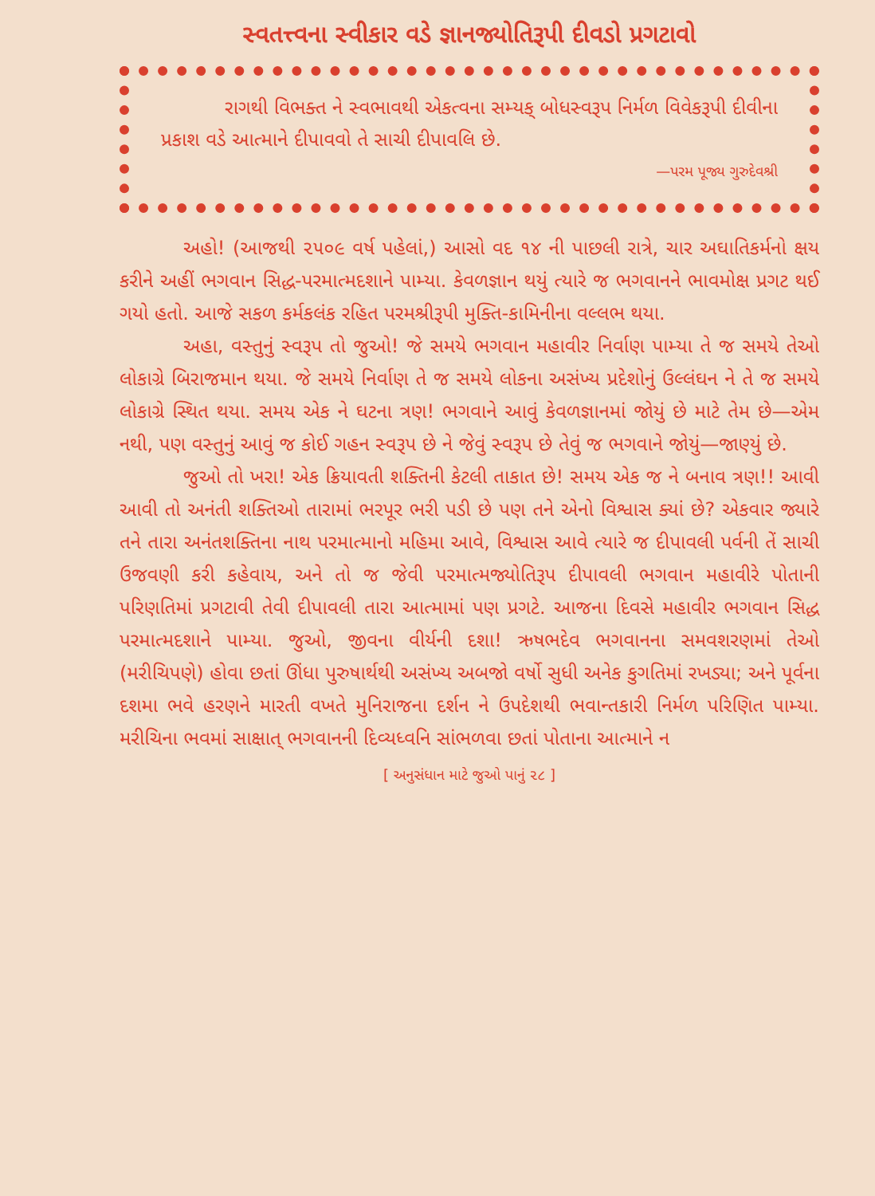સ્વતત્ત્વના સ્વીકાર વડે જ્ઞાનજ્યોતિરૂપી દીવડો પ્રગટાવો
રાગથી વિભક્ત ને સ્વભાવથી એકત્વના સમ્યક્ બોધસ્વરૂપ નિર્મળ વિવેકરૂપી દીવીના પ્રકાશ વડે આત્માને દીપાવવો તે સાચી દીપાવલિ છે.
—પરમ પૂજ્ય ગુરુદેવશ્રી
અહો! (આજથી ૨૫૦૯ વર્ષ પહેલાં,) આસો વદ ૧૪ ની પાછલી રાત્રે, ચાર અઘાતિકર્મનો ક્ષય કરીને અહીં ભગવાન સિદ્ધ-પરમાત્મદશાને પામ્યા. કેવળજ્ઞાન થયું ત્યારે જ ભગવાનને ભાવમોક્ષ પ્રગટ થઈ ગયો હતો. આજે સકળ કર્મકલંક રહિત પરમશ્રીરૂપી મુક્તિ-કામિનીના વલ્લભ થયા.
અહા, વસ્તુનું સ્વરૂપ તો જુઓ! જે સમયે ભગવાન મહાવીર નિર્વાણ પામ્યા તે જ સમયે તેઓ લોકાગ્રે બિરાજમાન થયા. જે સમયે નિર્વાણ તે જ સમયે લોકના અસંખ્ય પ્રદેશોનું ઉલ્લંઘન ને તે જ સમયે લોકાગ્રે સ્થિત થયા. સમય એક ને ઘટના ત્રણ! ભગવાને આવું કેવળજ્ઞાનમાં જોયું છે માટે તેમ છે—એમ નથી, પણ વસ્તુનું આવું જ કોઈ ગહન સ્વરૂપ છે ને જેવું સ્વરૂપ છે તેવું જ ભગવાને જોયું—જાણ્યું છે.
જુઓ તો ખરા! એક ક્રિયાવતી શક્તિની કેટલી તાકાત છે! સમય એક જ ને બનાવ ત્રણ!! આવી આવી તો અનંતી શક્તિઓ તારામાં ભરપૂર ભરી પડી છે પણ તને એનો વિશ્વાસ ક્યાં છે? એકવાર જ્યારે તને તારા અનંતશક્તિના નાથ પરમાત્માનો મહિમા આવે, વિશ્વાસ આવે ત્યારે જ દીપાવલી પર્વની તેં સાચી ઉજવણી કરી કહેવાય, અને તો જ જેવી પરમાત્મજ્યોતિરૂપ દીપાવલી ભગવાન મહાવીરે પોતાની પરિણતિમાં પ્રગટાવી તેવી દીપાવલી તારા આત્મામાં પણ પ્રગટે. આજના દિવસે મહાવીર ભગવાન સિદ્ધ પરમાત્મદશાને પામ્યા. જુઓ, જીવના વીર્યની દશા! ઋષભદેવ ભગવાનના સમવશરણમાં તેઓ (મરીચિપણે) હોવા છતાં ઊંધા પુરુષાર્થથી અસંખ્ય અબજો વર્ષો સુધી અનેક કુગતિમાં રખડ્યા; અને પૂર્વના દશમા ભવે હરણને મારતી વખતે મુનિરાજના દર્શન ને ઉપદેશથી ભવાન્તકારી નિર્મળ પરિણિત પામ્યા. મરીચિના ભવમાં સાક્ષાત્ ભગવાનની દિવ્યધ્વનિ સાંભળવા છતાં પોતાના આત્માને ન
[ અનુસંધાન માટે જુઓ પાનું ૨૮ ]